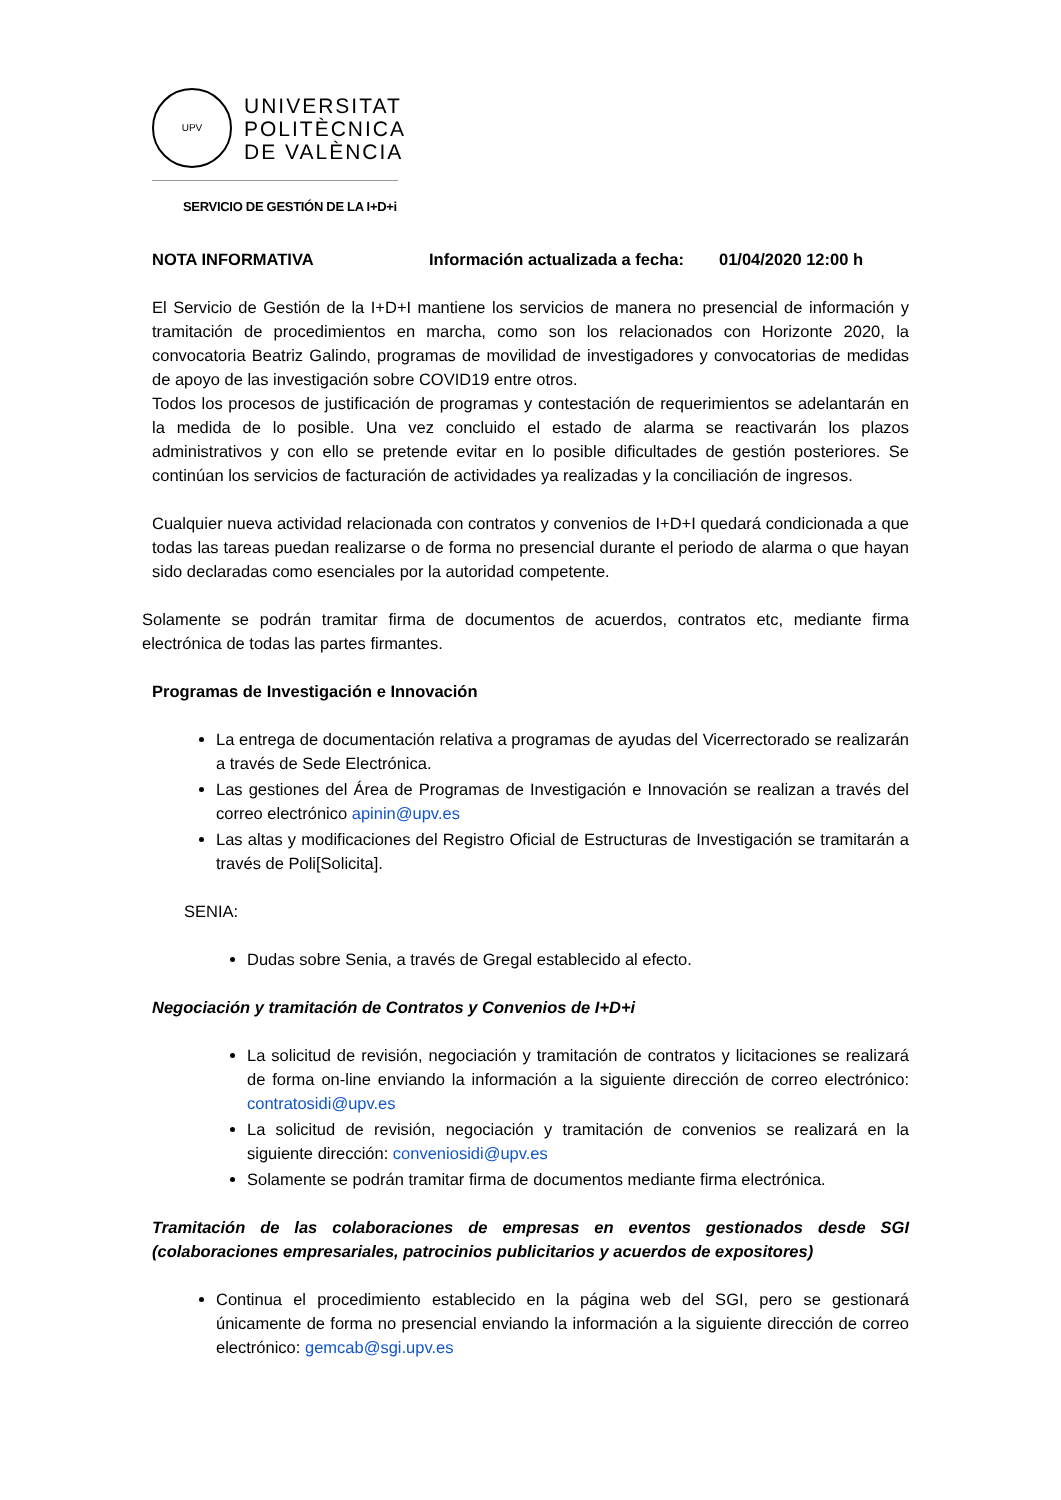UPV
UNIVERSITAT
POLITÈCNICA
DE VALÈNCIA
SERVICIO DE GESTIÓN DE LA I+D+i
NOTA INFORMATIVA Información actualizada a fecha: 01/04/2020 12:00 h
El Servicio de Gestión de la I+D+I mantiene los servicios de manera no presencial de información y tramitación de procedimientos en marcha, como son los relacionados con Horizonte 2020, la convocatoria Beatriz Galindo, programas de movilidad de investigadores y convocatorias de medidas de apoyo de las investigación sobre COVID19 entre otros.
Todos los procesos de justificación de programas y contestación de requerimientos se adelantarán en la medida de lo posible. Una vez concluido el estado de alarma se reactivarán los plazos administrativos y con ello se pretende evitar en lo posible dificultades de gestión posteriores. Se continúan los servicios de facturación de actividades ya realizadas y la conciliación de ingresos.
Cualquier nueva actividad relacionada con contratos y convenios de I+D+I quedará condicionada a que todas las tareas puedan realizarse o de forma no presencial durante el periodo de alarma o que hayan sido declaradas como esenciales por la autoridad competente.
Solamente se podrán tramitar firma de documentos de acuerdos, contratos etc, mediante firma electrónica de todas las partes firmantes.
Programas de Investigación e Innovación
La entrega de documentación relativa a programas de ayudas del Vicerrectorado se realizarán a través de Sede Electrónica.
Las gestiones del Área de Programas de Investigación e Innovación se realizan a través del correo electrónico apinin@upv.es
Las altas y modificaciones del Registro Oficial de Estructuras de Investigación se tramitarán a través de Poli[Solicita].
SENIA:
Dudas sobre Senia, a través de Gregal establecido al efecto.
Negociación y tramitación de Contratos y Convenios de I+D+i
La solicitud de revisión, negociación y tramitación de contratos y licitaciones se realizará de forma on-line enviando la información a la siguiente dirección de correo electrónico: contratosidi@upv.es
La solicitud de revisión, negociación y tramitación de convenios se realizará en la siguiente dirección: conveniosidi@upv.es
Solamente se podrán tramitar firma de documentos mediante firma electrónica.
Tramitación de las colaboraciones de empresas en eventos gestionados desde SGI (colaboraciones empresariales, patrocinios publicitarios y acuerdos de expositores)
Continua el procedimiento establecido en la página web del SGI, pero se gestionará únicamente de forma no presencial enviando la información a la siguiente dirección de correo electrónico: gemcab@sgi.upv.es